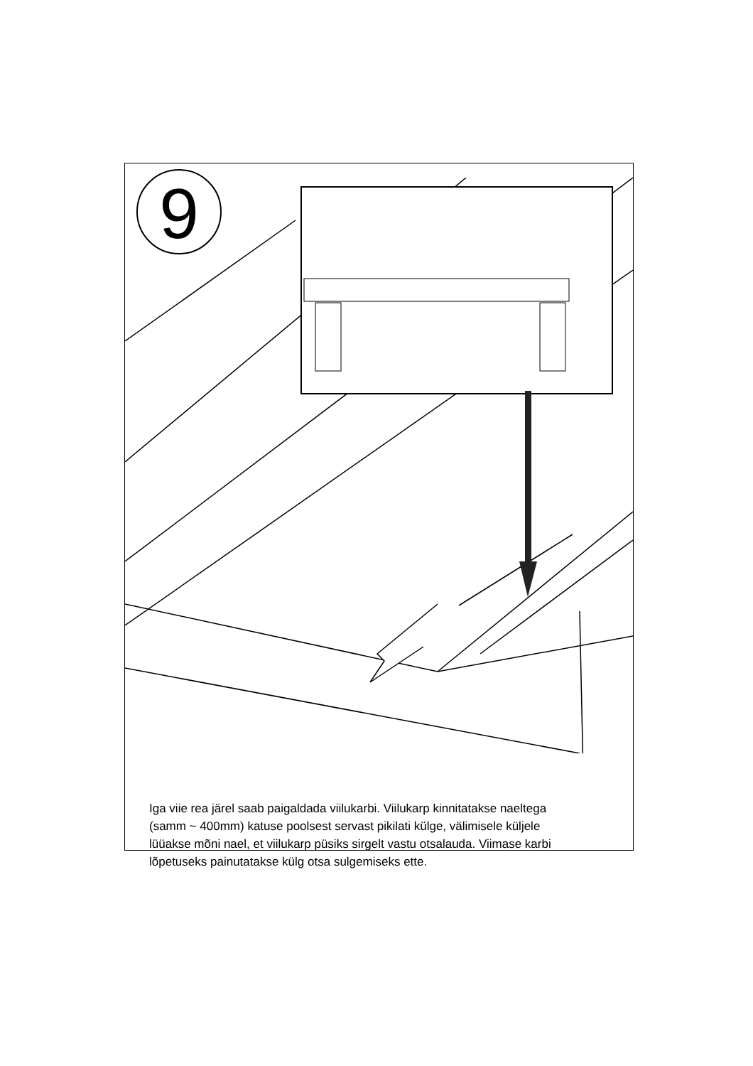9
Iga viie rea järel saab paigaldada viilukarbi. Viilukarp kinnitatakse naeltega (samm ~ 400mm) katuse poolsest servast pikilati külge, välimisele küljele lüüakse mõni nael, et viilukarp püsiks sirgelt vastu otsalauda. Viimase karbi lõpetuseks painutatakse külg otsa sulgemiseks ette.